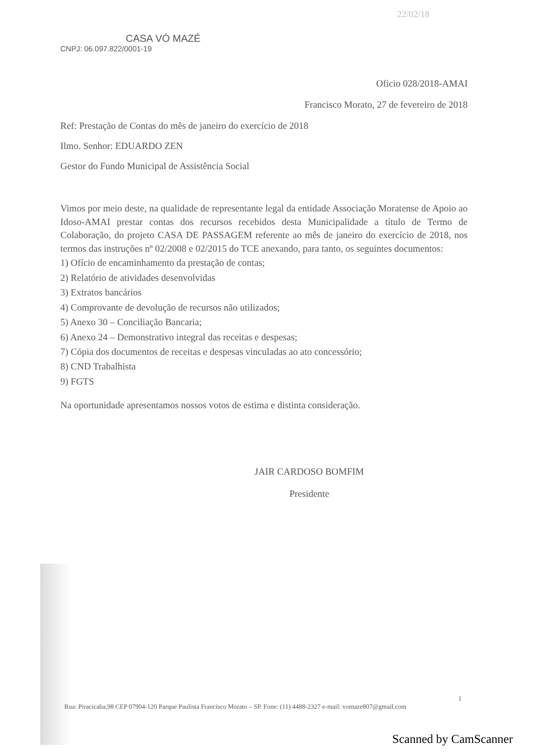22/02/18
CASA VÓ MAZÉ
CNPJ: 06.097.822/0001-19
Oficio 028/2018-AMAI
Francisco Morato, 27 de fevereiro de 2018
Ref: Prestação de Contas do mês de janeiro do exercício de 2018
Ilmo. Senhor: EDUARDO ZEN
Gestor do Fundo Municipal de Assistência Social
Vimos por meio deste, na qualidade de representante legal da entidade Associação Moratense de Apoio ao Idoso-AMAI prestar contas dos recursos recebidos desta Municipalidade a título de Termo de Colaboração, do projeto CASA DE PASSAGEM referente ao mês de janeiro do exercício de 2018, nos termos das instruções nº 02/2008 e 02/2015 do TCE anexando, para tanto, os seguintes documentos:
1) Ofício de encaminhamento da prestação de contas;
2) Relatório de atividades desenvolvidas
3) Extratos bancários
4) Comprovante de devolução de recursos não utilizados;
5) Anexo 30 – Conciliação Bancaria;
6) Anexo 24 – Demonstrativo integral das receitas e despesas;
7) Cópia dos documentos de receitas e despesas vinculadas ao ato concessório;
8) CND Trabalhista
9) FGTS
Na oportunidade apresentamos nossos votos de estima e distinta consideração.
JAIR CARDOSO BOMFIM
Presidente
1
Rua: Piracicaba,98 CEP 07904-120 Parque Paulista Francisco Morato – SP. Fone: (11) 4488-2327 e-mail: vomaze807@gmail.com
Scanned by CamScanner